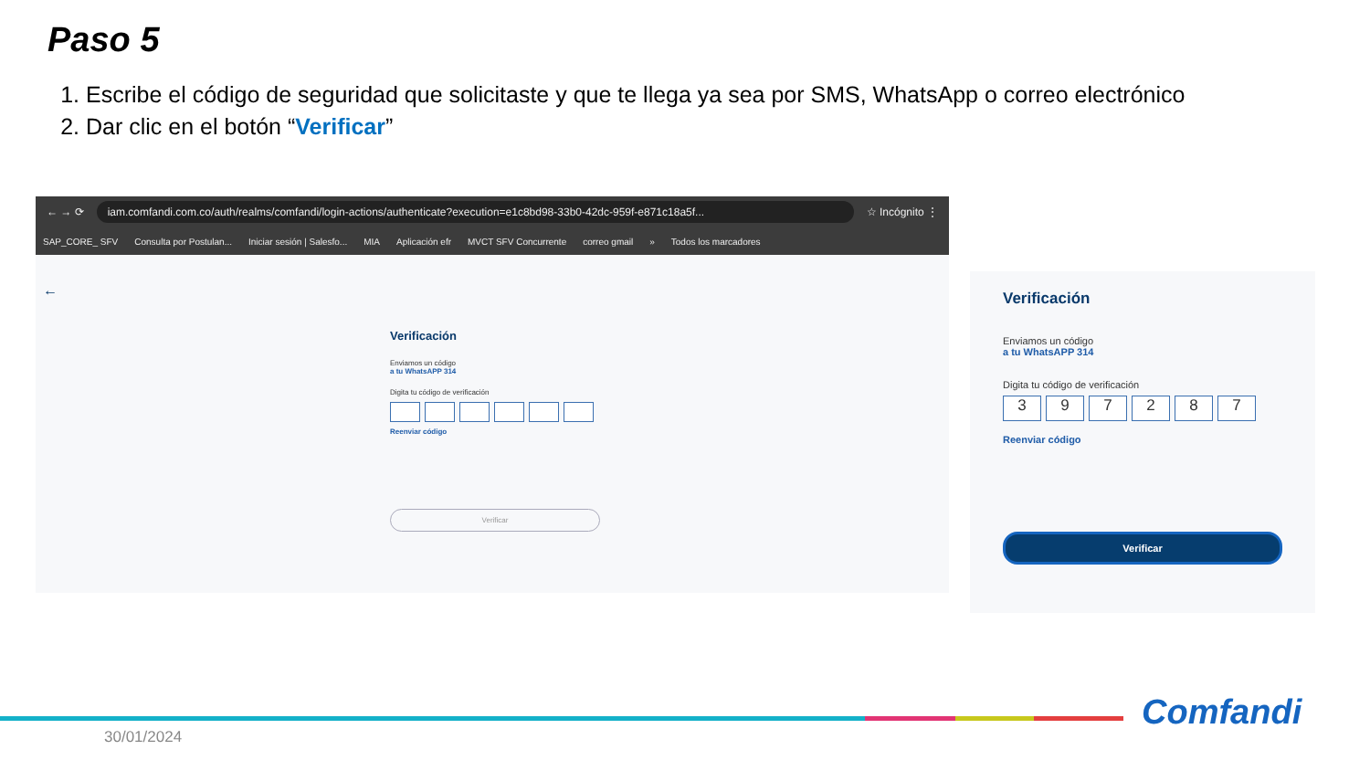Paso 5
1. Escribe el código de seguridad que solicitaste y que te llega ya sea por SMS, WhatsApp o correo electrónico
2. Dar clic en el botón “Verificar”
← → ⟳ iam.comfandi.com.co/auth/realms/comfandi/login-actions/authenticate?execution=e1c8bd98-33b0-42dc-959f-e871c18a5f... ☆ Incógnito ⋮
SAP_CORE_ SFV Consulta por Postulan... Iniciar sesión | Salesfo... MIA Aplicación efr MVCT SFV Concurrente correo gmail » Todos los marcadores
←
Verificación
Enviamos un código
a tu WhatsAPP 314
Digita tu código de verificación
Reenviar código
Verificar
Verificación
Enviamos un código
a tu WhatsAPP 314
Digita tu código de verificación
3 9 7 2 8 7
Reenviar código
Verificar
30/01/2024
Comfandi